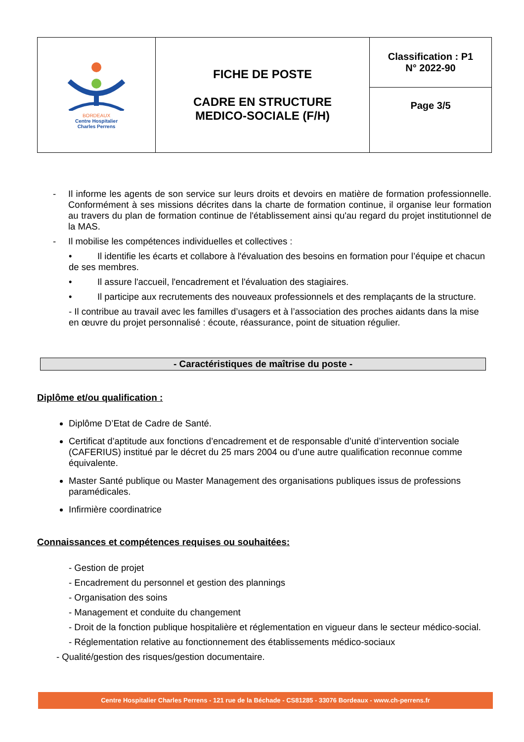| BORDEAUX Centre Hospitalier Charles Perrens | FICHE DE POSTE CADRE EN STRUCTURE MEDICO-SOCIALE (F/H) | Classification : P1 N° 2022-90 |
| | | Page 3/5 |
- Il informe les agents de son service sur leurs droits et devoirs en matière de formation professionnelle. Conformément à ses missions décrites dans la charte de formation continue, il organise leur formation au travers du plan de formation continue de l'établissement ainsi qu'au regard du projet institutionnel de la MAS.
- Il mobilise les compétences individuelles et collectives :
• Il identifie les écarts et collabore à l'évaluation des besoins en formation pour l’équipe et chacun de ses membres.
• Il assure l'accueil, l'encadrement et l'évaluation des stagiaires.
• Il participe aux recrutements des nouveaux professionnels et des remplaçants de la structure.
- Il contribue au travail avec les familles d’usagers et à l’association des proches aidants dans la mise en œuvre du projet personnalisé : écoute, réassurance, point de situation régulier.
- Caractéristiques de maîtrise du poste -
Diplôme et/ou qualification :
Diplôme D’Etat de Cadre de Santé.
Certificat d’aptitude aux fonctions d’encadrement et de responsable d’unité d’intervention sociale (CAFERIUS) institué par le décret du 25 mars 2004 ou d’une autre qualification reconnue comme équivalente.
Master Santé publique ou Master Management des organisations publiques issus de professions paramédicales.
Infirmière coordinatrice
Connaissances et compétences requises ou souhaitées:
- Gestion de projet
- Encadrement du personnel et gestion des plannings
- Organisation des soins
- Management et conduite du changement
- Droit de la fonction publique hospitalière et réglementation en vigueur dans le secteur médico-social.
- Réglementation relative au fonctionnement des établissements médico-sociaux
- Qualité/gestion des risques/gestion documentaire.
Centre Hospitalier Charles Perrens - 121 rue de la Béchade - CS81285 - 33076 Bordeaux - www.ch-perrens.fr